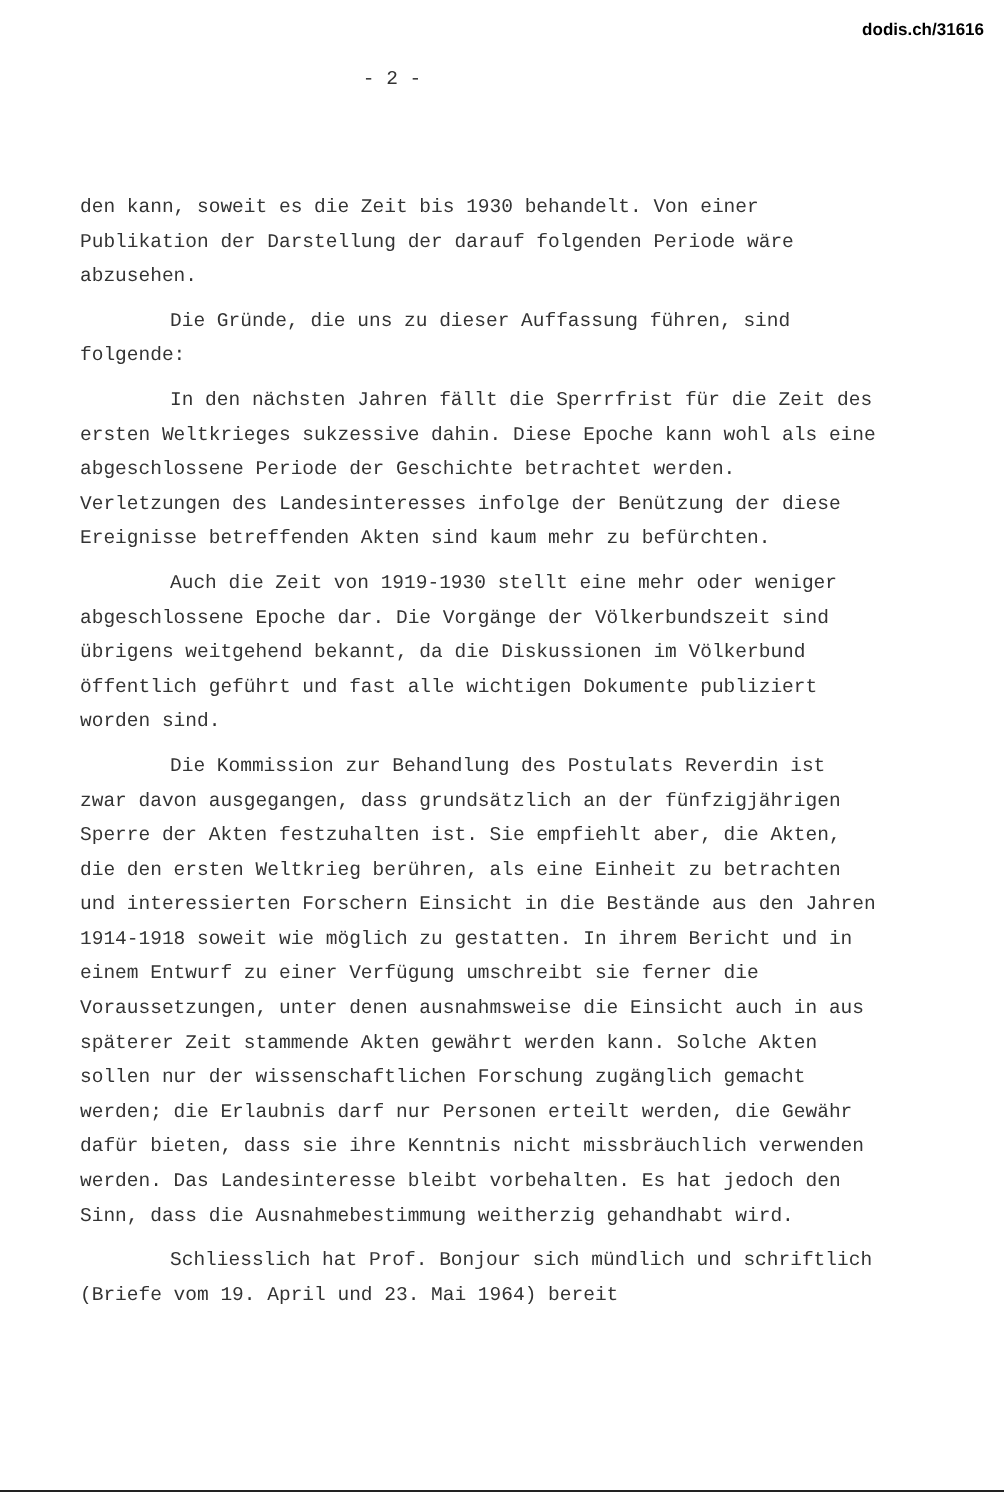dodis.ch/31616
- 2 -
den kann, soweit es die Zeit bis 1930 behandelt. Von einer Publikation der Darstellung der darauf folgenden Periode wäre abzusehen.
Die Gründe, die uns zu dieser Auffassung führen, sind folgende:
In den nächsten Jahren fällt die Sperrfrist für die Zeit des ersten Weltkrieges sukzessive dahin. Diese Epoche kann wohl als eine abgeschlossene Periode der Geschichte betrachtet werden. Verletzungen des Landesinteresses infolge der Benützung der diese Ereignisse betreffenden Akten sind kaum mehr zu befürchten.
Auch die Zeit von 1919-1930 stellt eine mehr oder weniger abgeschlossene Epoche dar. Die Vorgänge der Völkerbundszeit sind übrigens weitgehend bekannt, da die Diskussionen im Völkerbund öffentlich geführt und fast alle wichtigen Dokumente publiziert worden sind.
Die Kommission zur Behandlung des Postulats Reverdin ist zwar davon ausgegangen, dass grundsätzlich an der fünfzigjährigen Sperre der Akten festzuhalten ist. Sie empfiehlt aber, die Akten, die den ersten Weltkrieg berühren, als eine Einheit zu betrachten und interessierten Forschern Einsicht in die Bestände aus den Jahren 1914-1918 soweit wie möglich zu gestatten. In ihrem Bericht und in einem Entwurf zu einer Verfügung umschreibt sie ferner die Voraussetzungen, unter denen ausnahmsweise die Einsicht auch in aus späterer Zeit stammende Akten gewährt werden kann. Solche Akten sollen nur der wissenschaftlichen Forschung zugänglich gemacht werden; die Erlaubnis darf nur Personen erteilt werden, die Gewähr dafür bieten, dass sie ihre Kenntnis nicht missbräuchlich verwenden werden. Das Landesinteresse bleibt vorbehalten. Es hat jedoch den Sinn, dass die Ausnahmebestimmung weitherzig gehandhabt wird.
Schliesslich hat Prof. Bonjour sich mündlich und schriftlich (Briefe vom 19. April und 23. Mai 1964) bereit